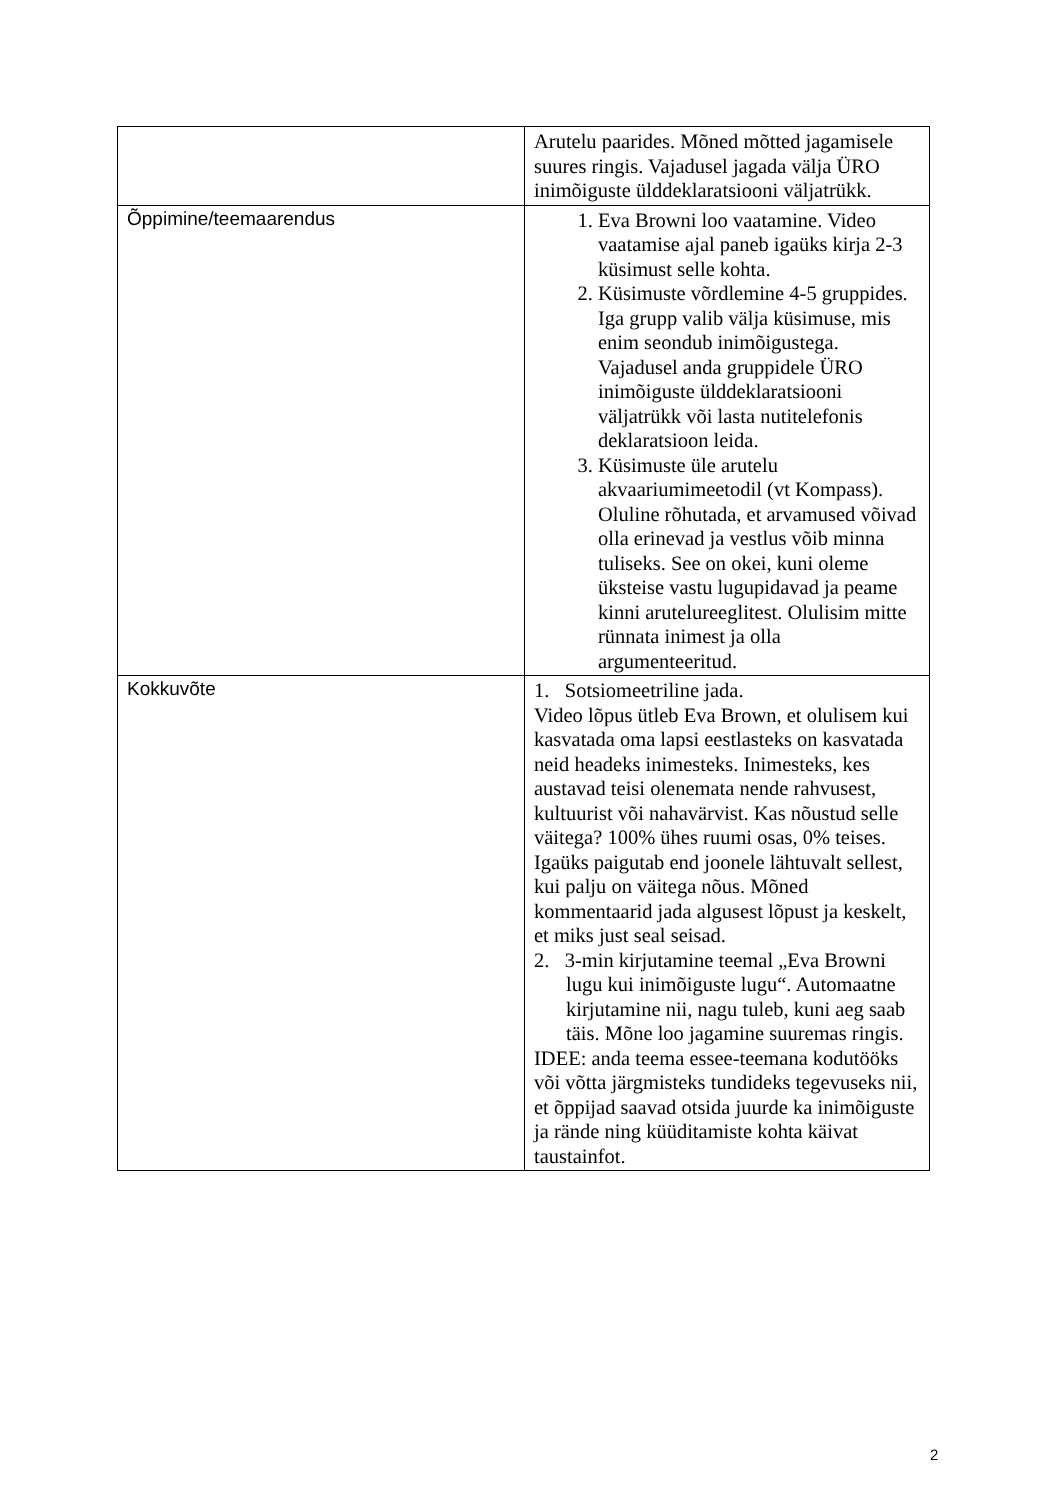| | Arutelu paarides. Mõned mõtted jagamisele suures ringis. Vajadusel jagada välja ÜRO inimõiguste ülddeklaratsiooni väljatrükk. |
| Õppimine/teemaarendus | 1. Eva Browni loo vaatamine. Video vaatamise ajal paneb igaüks kirja 2-3 küsimust selle kohta. 2. Küsimuste võrdlemine 4-5 gruppides. Iga grupp valib välja küsimuse, mis enim seondub inimõigustega. Vajadusel anda gruppidele ÜRO inimõiguste ülddeklaratsiooni väljatrükk või lasta nutitelefonis deklaratsioon leida. 3. Küsimuste üle arutelu akvaariumimeetodil (vt Kompass). Oluline rõhutada, et arvamused võivad olla erinevad ja vestlus võib minna tuliseks. See on okei, kuni oleme üksteise vastu lugupidavad ja peame kinni arutelureeglitest. Olulisim mitte rünnata inimest ja olla argumenteeritud. |
| Kokkuvõte | 1. Sotsiomeetriline jada. Video lõpus ütleb Eva Brown, et olulisem kui kasvatada oma lapsi eestlasteks on kasvatada neid headeks inimesteks. Inimesteks, kes austavad teisi olenemata nende rahvusest, kultuurist või nahavärvist. Kas nõustud selle väitega? 100% ühes ruumi osas, 0% teises. Igaüks paigutab end joonele lähtuvalt sellest, kui palju on väitega nõus. Mõned kommentaarid jada algusest lõpust ja keskelt, et miks just seal seisad. 2. 3-min kirjutamine teemal „Eva Browni lugu kui inimõiguste lugu“. Automaatne kirjutamine nii, nagu tuleb, kuni aeg saab täis. Mõne loo jagamine suuremas ringis. IDEE: anda teema essee-teemana kodutööks või võtta järgmisteks tundideks tegevuseks nii, et õppijad saavad otsida juurde ka inimõiguste ja rände ning küüditamiste kohta käivat taustainfot. |
2